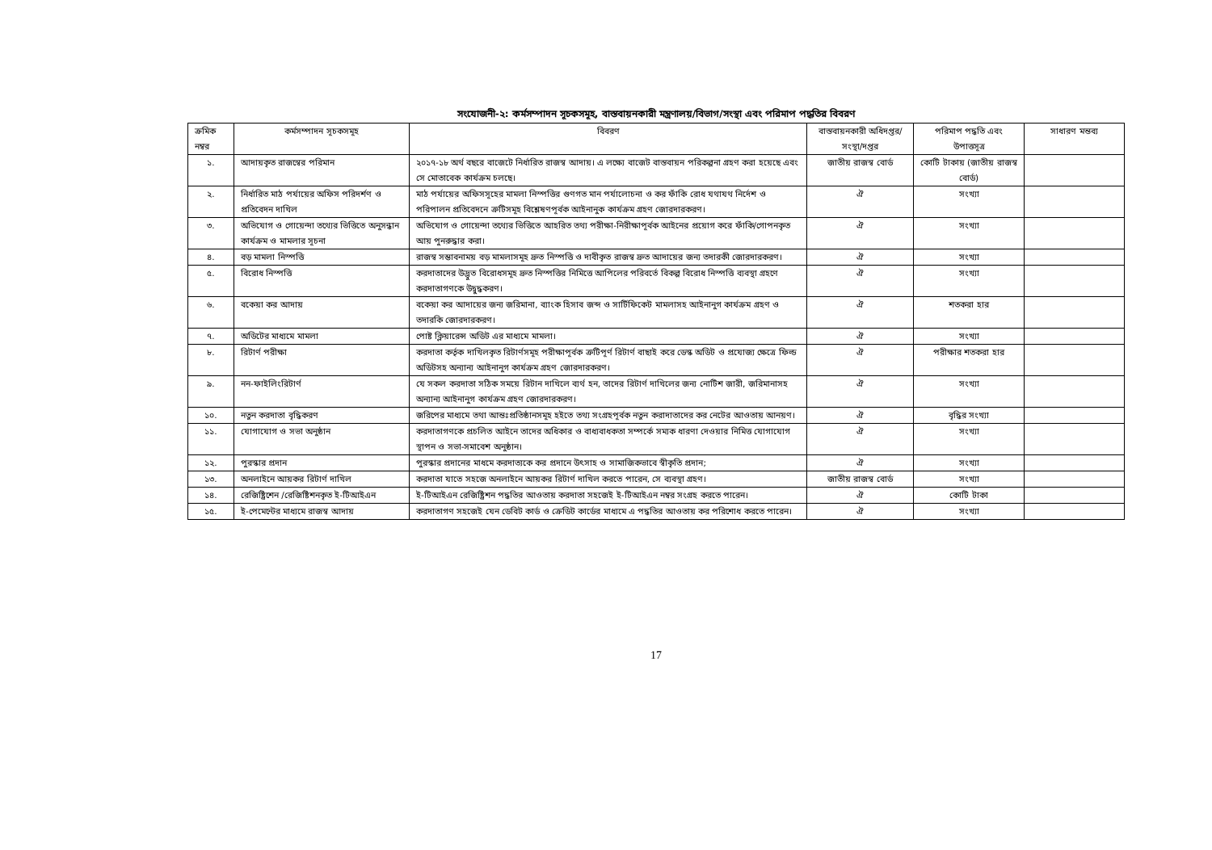সংযোজনী-২: কর্মসম্পাদন সূচকসমূহ, বাস্তবায়নকারী মন্ত্রণালয়/বিভাগ/সংস্থা এবং পরিমাপ পদ্ধতির বিবরণ
| ক্রমিক নম্বর | কর্মসম্পাদন সূচকসমূহ | বিবরণ | বাস্তবায়নকারী অধিদপ্তর/সংস্থা/দপ্তর | পরিমাপ পদ্ধতি এবং উপাত্তসূত্র | সাধারণ মন্তব্য |
| --- | --- | --- | --- | --- | --- |
| ১. | আদায়কৃত রাজস্বের পরিমান | ২০১৭-১৮ অর্থ বছরে বাজেটে নির্ধারিত রাজস্ব আদায়। এ লক্ষ্যে বাজেট বাস্তবায়ন পরিকল্পনা গ্রহণ করা হয়েছে এবং সে মোতাবেক কার্যক্রম চলছে। | জাতীয় রাজস্ব বোর্ড | কোটি টাকায় (জাতীয় রাজস্ব বোর্ড) | |
| ২. | নির্ধারিত মাঠ পর্যায়ের অফিস পরিদর্শণ ও প্রতিবেদন দাখিল | মাঠ পর্যায়ের অফিসসূহের মামলা নিস্পত্তির গুণগত মান পর্যালোচনা ও কর ফাঁকি রোধ যথাযথ নির্দেশ ও পরিপালন প্রতিবেদনে ত্রুটিসমূহ বিশ্লেষণপূর্বক আইনানুক কার্যক্রম গ্রহণ জোরদারকরণ। | ঐ | সংখ্যা | |
| ৩. | অভিযোগ ও গোয়েন্দা তথ্যের ভিত্তিতে অনুসন্ধান কার্যক্রম ও মামলার সূচনা | অভিযোগ ও গোয়েন্দা তথ্যের ভিত্তিতে আহরিত তথ্য পরীক্ষা-নিরীক্ষাপূর্বক আইনের প্রয়োগ করে ফাঁকি/গোপনকৃত আয় পুনরুদ্ধার করা। | ঐ | সংখ্যা | |
| ৪. | বড় মামলা নিস্পত্তি | রাজস্ব সম্ভাবনাময় বড় মামলাসমূহ দ্রুত নিস্পত্তি ও দাবীকৃত রাজস্ব দ্রুত আদায়ের জন্য তদারকী জোরদারকরণ। | ঐ | সংখ্যা | |
| ৫. | বিরোধ নিস্পত্তি | করদাতাদের উদ্ভুত বিরোধসমূহ দ্রুত নিস্পত্তির নিমিত্তে আপিলের পরিবর্তে বিকল্প বিরোধ নিস্পত্তি ব্যবস্থা গ্রহণে করদাতাগণকে উদ্বুদ্ধকরণ। | ঐ | সংখ্যা | |
| ৬. | বকেয়া কর আদায় | বকেয়া কর আদায়ের জন্য জরিমানা, ব্যাংক হিসাব জব্দ ও সার্টিফিকেট মামলাসহ আইনানুগ কার্যক্রম গ্রহণ ও তদারকি জোরদারকরণ। | ঐ | শতকরা হার | |
| ৭. | অডিটের মাধ্যমে মামলা | পোষ্ট ক্লিয়ারেন্স অডিট এর মাধ্যমে মামলা। | ঐ | সংখ্যা | |
| ৮. | রিটার্ণ পরীক্ষা | করদাতা কর্তৃক দাখিলকৃত রিটার্ণসমূহ পরীক্ষাপূর্বক ত্রুটিপূর্ণ রিটার্ণ বাছাই করে ডেস্ক অডিট ও প্রযোজ্য ক্ষেত্রে ফিল্ড অডিটসহ অন্যান্য আইনানুগ কার্যক্রম গ্রহণ জোরদারকরণ। | ঐ | পরীক্ষার শতকরা হার | |
| ৯. | নন-ফাইলিংরিটার্ণ | যে সকল করদাতা সঠিক সময়ে রিটান দাখিলে ব্যর্থ হন, তাদের রিটার্ণ দাখিলের জন্য নোটিশ জারী, জরিমানাসহ অন্যান্য আইনানুগ কার্যক্রম গ্রহণ জোরদারকরণ। | ঐ | সংখ্যা | |
| ১০. | নতুন করদাতা বৃদ্ধিকরণ | জরিপের মাধ্যমে তথা আন্তঃপ্রতিষ্ঠানসমূহ হইতে তথ্য সংগ্রহপূর্বক নতুন করাদাতাদের কর নেটের আওতায় আনয়ণ। | ঐ | বৃদ্ধির সংখ্যা | |
| ১১. | যোগাযোগ ও সভা অনুষ্ঠান | করদাতাগণকে প্রচলিত আইনে তাদের অধিকার ও বাধ্যবাধকতা সম্পর্কে সম্যক ধারণা দেওয়ার নিমিত্ত যোগাযোগ স্থাপন ও সভা-সমাবেশ অনুষ্ঠান। | ঐ | সংখ্যা | |
| ১২. | পুরস্কার প্রদান | পুরস্কার প্রদানের মাধমে করদাত্যকে কর প্রদানে উৎসাহ ও সামাজিকভাবে স্বীকৃতি প্রদান; | ঐ | সংখ্যা | |
| ১৩. | অনলাইনে আয়কর রিটার্ণ দাখিল | করদাতা যাতে সহজে অনলাইনে আয়কর রিটার্ণ দাখিল করতে পারেন, সে ব্যবস্থা গ্রহণ। | জাতীয় রাজস্ব বোর্ড | সংখ্যা | |
| ১৪. | রেজিষ্ট্রিশেন /রেজিষ্টিশনকৃত ই-টিআইএন | ই-টিআইএন রেজিষ্ট্রিশন পদ্ধতির আওতায় করদাতা সহজেই ই-টিআইএন নম্বর সংগ্রহ করতে পারেন। | ঐ | কোটি টাকা | |
| ১৫. | ই-পেমেন্টের মাধ্যমে রাজস্ব আদায় | করদাতাগণ সহজেই যেন ডেবিট কার্ড ও ক্রেডিট কার্ডের মাধ্যমে এ পদ্ধতির আওতায় কর পরিশোধ করতে পারেন। | ঐ | সংখ্যা | |
17